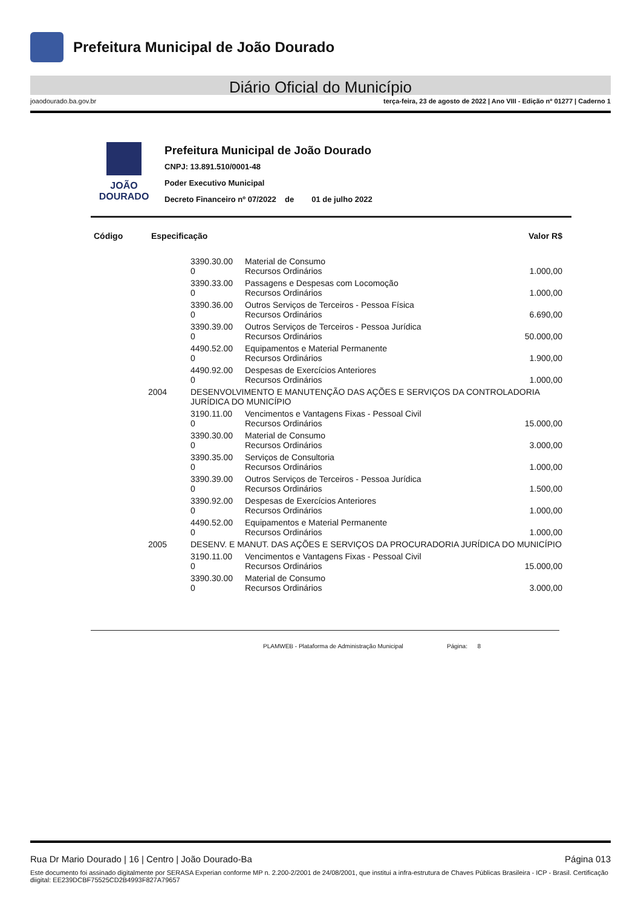Prefeitura Municipal de João Dourado
Diário Oficial do Município
joaodourado.ba.gov.br terça-feira, 23 de agosto de 2022 | Ano VIII - Edição nº 01277 | Caderno 1
JOÃO
DOURADO
Prefeitura Municipal de João Dourado
CNPJ: 13.891.510/0001-48
Poder Executivo Municipal
Decreto Financeiro nº 07/2022 de 01 de julho 2022
| Código | Especificação | | | Valor R$ |
| --- | --- | --- | --- | --- |
| | | 3390.30.00 0 | Material de Consumo Recursos Ordinários | 1.000,00 |
| | | 3390.33.00 0 | Passagens e Despesas com Locomoção Recursos Ordinários | 1.000,00 |
| | | 3390.36.00 0 | Outros Serviços de Terceiros - Pessoa Física Recursos Ordinários | 6.690,00 |
| | | 3390.39.00 0 | Outros Serviços de Terceiros - Pessoa Jurídica Recursos Ordinários | 50.000,00 |
| | | 4490.52.00 0 | Equipamentos e Material Permanente Recursos Ordinários | 1.900,00 |
| | | 4490.92.00 0 | Despesas de Exercícios Anteriores Recursos Ordinários | 1.000,00 |
| | 2004 | DESENVOLVIMENTO E MANUTENÇÃO DAS AÇÕES E SERVIÇOS DA CONTROLADORIA JURÍDICA DO MUNICÍPIO | | |
| | | 3190.11.00 0 | Vencimentos e Vantagens Fixas - Pessoal Civil Recursos Ordinários | 15.000,00 |
| | | 3390.30.00 0 | Material de Consumo Recursos Ordinários | 3.000,00 |
| | | 3390.35.00 0 | Serviços de Consultoria Recursos Ordinários | 1.000,00 |
| | | 3390.39.00 0 | Outros Serviços de Terceiros - Pessoa Jurídica Recursos Ordinários | 1.500,00 |
| | | 3390.92.00 0 | Despesas de Exercícios Anteriores Recursos Ordinários | 1.000,00 |
| | | 4490.52.00 0 | Equipamentos e Material Permanente Recursos Ordinários | 1.000,00 |
| | 2005 | DESENV. E MANUT. DAS AÇÕES E SERVIÇOS DA PROCURADORIA JURÍDICA DO MUNICÍPIO | | |
| | | 3190.11.00 0 | Vencimentos e Vantagens Fixas - Pessoal Civil Recursos Ordinários | 15.000,00 |
| | | 3390.30.00 0 | Material de Consumo Recursos Ordinários | 3.000,00 |
PLAMWEB - Plataforma de Administração Municipal Página: 8
Rua Dr Mario Dourado | 16 | Centro | João Dourado-Ba Página 013
Este documento foi assinado digitalmente por SERASA Experian conforme MP n. 2.200-2/2001 de 24/08/2001, que institui a infra-estrutura de Chaves Públicas Brasileira - ICP - Brasil. Certificação diigital: EE239DCBF75525CD2B4993F827A79657